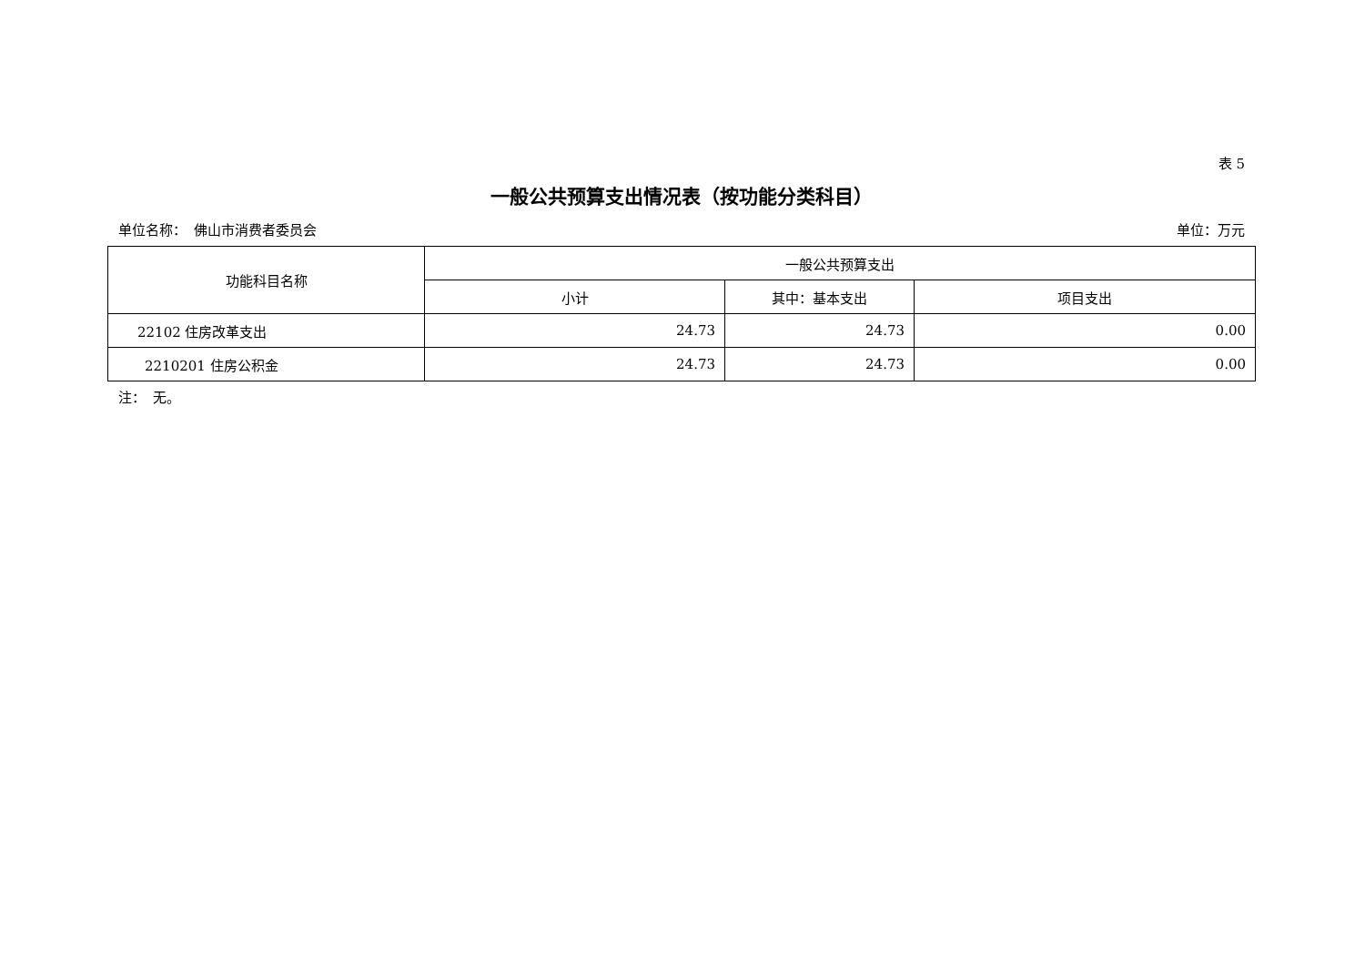表 5
一般公共预算支出情况表（按功能分类科目）
单位名称：　佛山市消费者委员会 单位：万元
| 功能科目名称 | 一般公共预算支出 | | |
| --- | --- | --- | --- |
| | 小计 | 其中：基本支出 | 项目支出 |
| 22102 住房改革支出 | 24.73 | 24.73 | 0.00 |
| 2210201 住房公积金 | 24.73 | 24.73 | 0.00 |
注：　无。